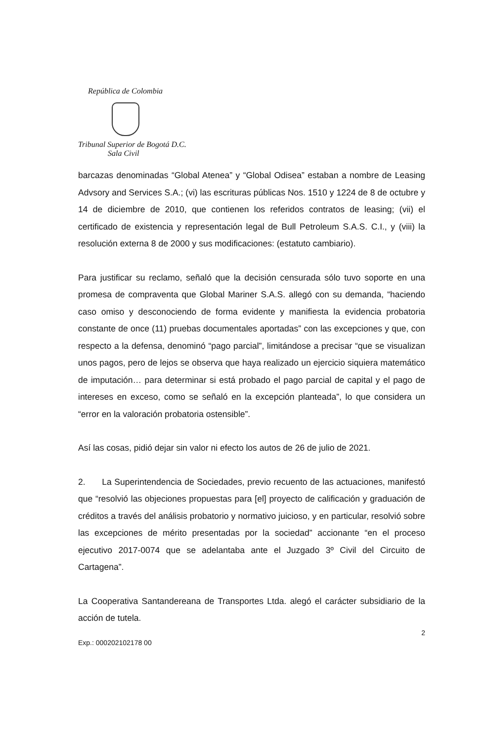República de Colombia
Tribunal Superior de Bogotá D.C.
Sala Civil
barcazas denominadas “Global Atenea” y “Global Odisea” estaban a nombre de Leasing Advsory and Services S.A.; (vi) las escrituras públicas Nos. 1510 y 1224 de 8 de octubre y 14 de diciembre de 2010, que contienen los referidos contratos de leasing; (vii) el certificado de existencia y representación legal de Bull Petroleum S.A.S. C.I., y (viii) la resolución externa 8 de 2000 y sus modificaciones: (estatuto cambiario).
Para justificar su reclamo, señaló que la decisión censurada sólo tuvo soporte en una promesa de compraventa que Global Mariner S.A.S. allegó con su demanda, “haciendo caso omiso y desconociendo de forma evidente y manifiesta la evidencia probatoria constante de once (11) pruebas documentales aportadas” con las excepciones y que, con respecto a la defensa, denominó “pago parcial”, limitándose a precisar “que se visualizan unos pagos, pero de lejos se observa que haya realizado un ejercicio siquiera matemático de imputación… para determinar si está probado el pago parcial de capital y el pago de intereses en exceso, como se señaló en la excepción planteada”, lo que considera un “error en la valoración probatoria ostensible”.
Así las cosas, pidió dejar sin valor ni efecto los autos de 26 de julio de 2021.
2. La Superintendencia de Sociedades, previo recuento de las actuaciones, manifestó que “resolvió las objeciones propuestas para [el] proyecto de calificación y graduación de créditos a través del análisis probatorio y normativo juicioso, y en particular, resolvió sobre las excepciones de mérito presentadas por la sociedad” accionante “en el proceso ejecutivo 2017-0074 que se adelantaba ante el Juzgado 3º Civil del Circuito de Cartagena”.
La Cooperativa Santandereana de Transportes Ltda. alegó el carácter subsidiario de la acción de tutela.
2
Exp.: 000202102178 00